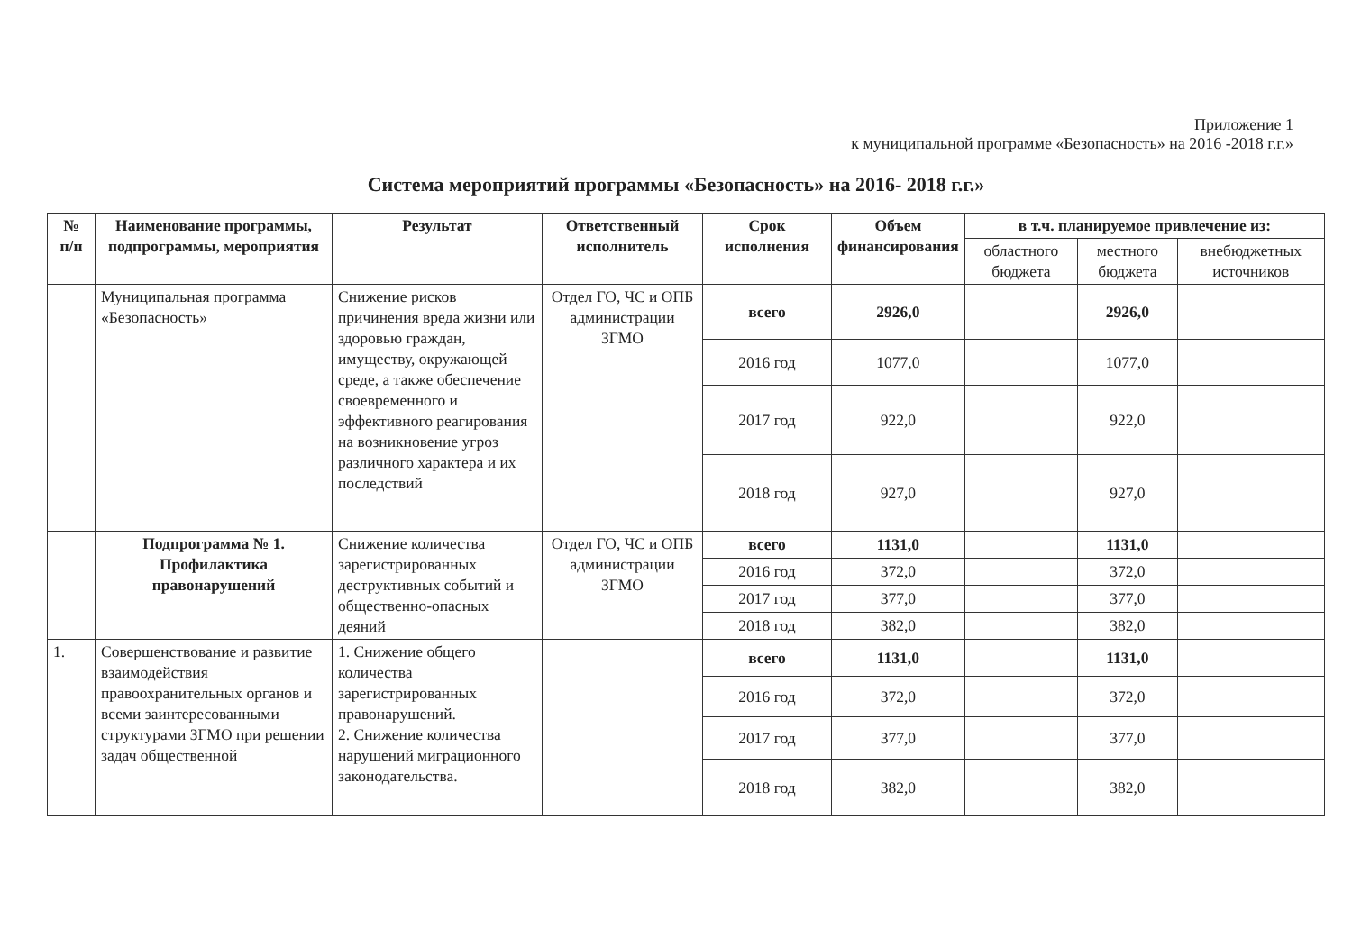Приложение 1
к муниципальной программе «Безопасность» на 2016 -2018 г.г.»
Система мероприятий программы «Безопасность» на 2016- 2018 г.г.»
| № п/п | Наименование программы, подпрограммы, мероприятия | Результат | Ответственный исполнитель | Срок исполнения | Объем финансирования | в т.ч. планируемое привлечение из: | | |
| --- | --- | --- | --- | --- | --- | --- | --- | --- |
| | | | | | | областного бюджета | местного бюджета | внебюджетных источников |
| | Муниципальная программа «Безопасность» | Снижение рисков причинения вреда жизни или здоровью граждан, имуществу, окружающей среде, а также обеспечение своевременного и эффективного реагирования на возникновение угроз различного характера и их последствий | Отдел ГО, ЧС и ОПБ администрации ЗГМО | всего | 2926,0 | | 2926,0 | |
| | | | | 2016 год | 1077,0 | | 1077,0 | |
| | | | | 2017 год | 922,0 | | 922,0 | |
| | | | | 2018 год | 927,0 | | 927,0 | |
| | Подпрограмма № 1. Профилактика правонарушений | Снижение количества зарегистрированных деструктивных событий и общественно-опасных деяний | Отдел ГО, ЧС и ОПБ администрации ЗГМО | всего | 1131,0 | | 1131,0 | |
| | | | | 2016 год | 372,0 | | 372,0 | |
| | | | | 2017 год | 377,0 | | 377,0 | |
| | | | | 2018 год | 382,0 | | 382,0 | |
| 1. | Совершенствование и развитие взаимодействия правоохранительных органов и всеми заинтересованными структурами ЗГМО при решении задач общественной | 1. Снижение общего количества зарегистрированных правонарушений. 2. Снижение количества нарушений миграционного законодательства. | | всего | 1131,0 | | 1131,0 | |
| | | | | 2016 год | 372,0 | | 372,0 | |
| | | | | 2017 год | 377,0 | | 377,0 | |
| | | | | 2018 год | 382,0 | | 382,0 | |